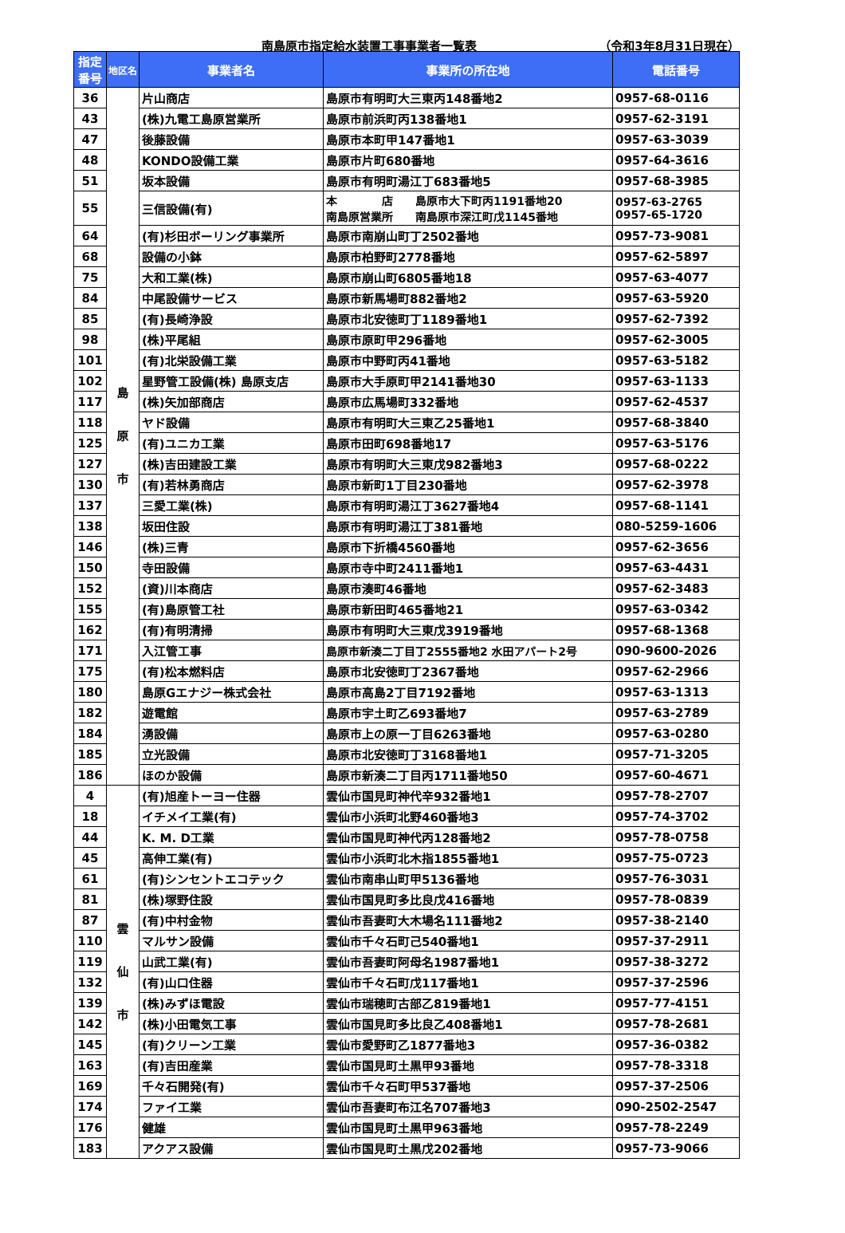南島原市指定給水装置工事事業者一覧表 （令和3年8月31日現在）
| 指定 番号 | 地区名 | 事業者名 | 事業所の所在地 | 電話番号 |
| --- | --- | --- | --- | --- |
| 36 | 島 原 市 | 片山商店 | 島原市有明町大三東丙148番地2 | 0957-68-0116 |
| 43 | | (株)九電工島原営業所 | 島原市前浜町丙138番地1 | 0957-62-3191 |
| 47 | | 後藤設備 | 島原市本町甲147番地1 | 0957-63-3039 |
| 48 | | KONDO設備工業 | 島原市片町680番地 | 0957-64-3616 |
| 51 | | 坂本設備 | 島原市有明町湯江丁683番地5 | 0957-68-3985 |
| 55 | | 三信設備(有) | 本 店 島原市大下町丙1191番地20 南島原営業所 南島原市深江町戊1145番地 | 0957-63-2765 0957-65-1720 |
| 64 | | (有)杉田ボーリング事業所 | 島原市南崩山町丁2502番地 | 0957-73-9081 |
| 68 | | 設備の小鉢 | 島原市柏野町2778番地 | 0957-62-5897 |
| 75 | | 大和工業(株) | 島原市崩山町6805番地18 | 0957-63-4077 |
| 84 | | 中尾設備サービス | 島原市新馬場町882番地2 | 0957-63-5920 |
| 85 | | (有)長崎浄設 | 島原市北安徳町丁1189番地1 | 0957-62-7392 |
| 98 | | (株)平尾組 | 島原市原町甲296番地 | 0957-62-3005 |
| 101 | | (有)北栄設備工業 | 島原市中野町丙41番地 | 0957-63-5182 |
| 102 | | 星野管工設備(株) 島原支店 | 島原市大手原町甲2141番地30 | 0957-63-1133 |
| 117 | | (株)矢加部商店 | 島原市広馬場町332番地 | 0957-62-4537 |
| 118 | | ヤド設備 | 島原市有明町大三東乙25番地1 | 0957-68-3840 |
| 125 | | (有)ユニカ工業 | 島原市田町698番地17 | 0957-63-5176 |
| 127 | | (株)吉田建設工業 | 島原市有明町大三東戊982番地3 | 0957-68-0222 |
| 130 | | (有)若林勇商店 | 島原市新町1丁目230番地 | 0957-62-3978 |
| 137 | | 三愛工業(株) | 島原市有明町湯江丁3627番地4 | 0957-68-1141 |
| 138 | | 坂田住設 | 島原市有明町湯江丁381番地 | 080-5259-1606 |
| 146 | | (株)三青 | 島原市下折橋4560番地 | 0957-62-3656 |
| 150 | | 寺田設備 | 島原市寺中町2411番地1 | 0957-63-4431 |
| 152 | | (資)川本商店 | 島原市湊町46番地 | 0957-62-3483 |
| 155 | | (有)島原管工社 | 島原市新田町465番地21 | 0957-63-0342 |
| 162 | | (有)有明清掃 | 島原市有明町大三東戊3919番地 | 0957-68-1368 |
| 171 | | 入江管工事 | 島原市新湊二丁目丁2555番地2 水田アパート2号 | 090-9600-2026 |
| 175 | | (有)松本燃料店 | 島原市北安徳町丁2367番地 | 0957-62-2966 |
| 180 | | 島原Gエナジー株式会社 | 島原市高島2丁目7192番地 | 0957-63-1313 |
| 182 | | 遊電館 | 島原市宇土町乙693番地7 | 0957-63-2789 |
| 184 | | 湧設備 | 島原市上の原一丁目6263番地 | 0957-63-0280 |
| 185 | | 立光設備 | 島原市北安徳町丁3168番地1 | 0957-71-3205 |
| 186 | | ほのか設備 | 島原市新湊二丁目丙1711番地50 | 0957-60-4671 |
| 4 | 雲 仙 市 | (有)旭産トーヨー住器 | 雲仙市国見町神代辛932番地1 | 0957-78-2707 |
| 18 | | イチメイ工業(有) | 雲仙市小浜町北野460番地3 | 0957-74-3702 |
| 44 | | K. M. D工業 | 雲仙市国見町神代丙128番地2 | 0957-78-0758 |
| 45 | | 高伸工業(有) | 雲仙市小浜町北木指1855番地1 | 0957-75-0723 |
| 61 | | (有)シンセントエコテック | 雲仙市南串山町甲5136番地 | 0957-76-3031 |
| 81 | | (株)塚野住設 | 雲仙市国見町多比良戊416番地 | 0957-78-0839 |
| 87 | | (有)中村金物 | 雲仙市吾妻町大木場名111番地2 | 0957-38-2140 |
| 110 | | マルサン設備 | 雲仙市千々石町己540番地1 | 0957-37-2911 |
| 119 | | 山武工業(有) | 雲仙市吾妻町阿母名1987番地1 | 0957-38-3272 |
| 132 | | (有)山口住器 | 雲仙市千々石町戊117番地1 | 0957-37-2596 |
| 139 | | (株)みずほ電設 | 雲仙市瑞穂町古部乙819番地1 | 0957-77-4151 |
| 142 | | (株)小田電気工事 | 雲仙市国見町多比良乙408番地1 | 0957-78-2681 |
| 145 | | (有)クリーン工業 | 雲仙市愛野町乙1877番地3 | 0957-36-0382 |
| 163 | | (有)吉田産業 | 雲仙市国見町土黒甲93番地 | 0957-78-3318 |
| 169 | | 千々石開発(有) | 雲仙市千々石町甲537番地 | 0957-37-2506 |
| 174 | | ファイ工業 | 雲仙市吾妻町布江名707番地3 | 090-2502-2547 |
| 176 | | 健雄 | 雲仙市国見町土黒甲963番地 | 0957-78-2249 |
| 183 | | アクアス設備 | 雲仙市国見町土黒戊202番地 | 0957-73-9066 |